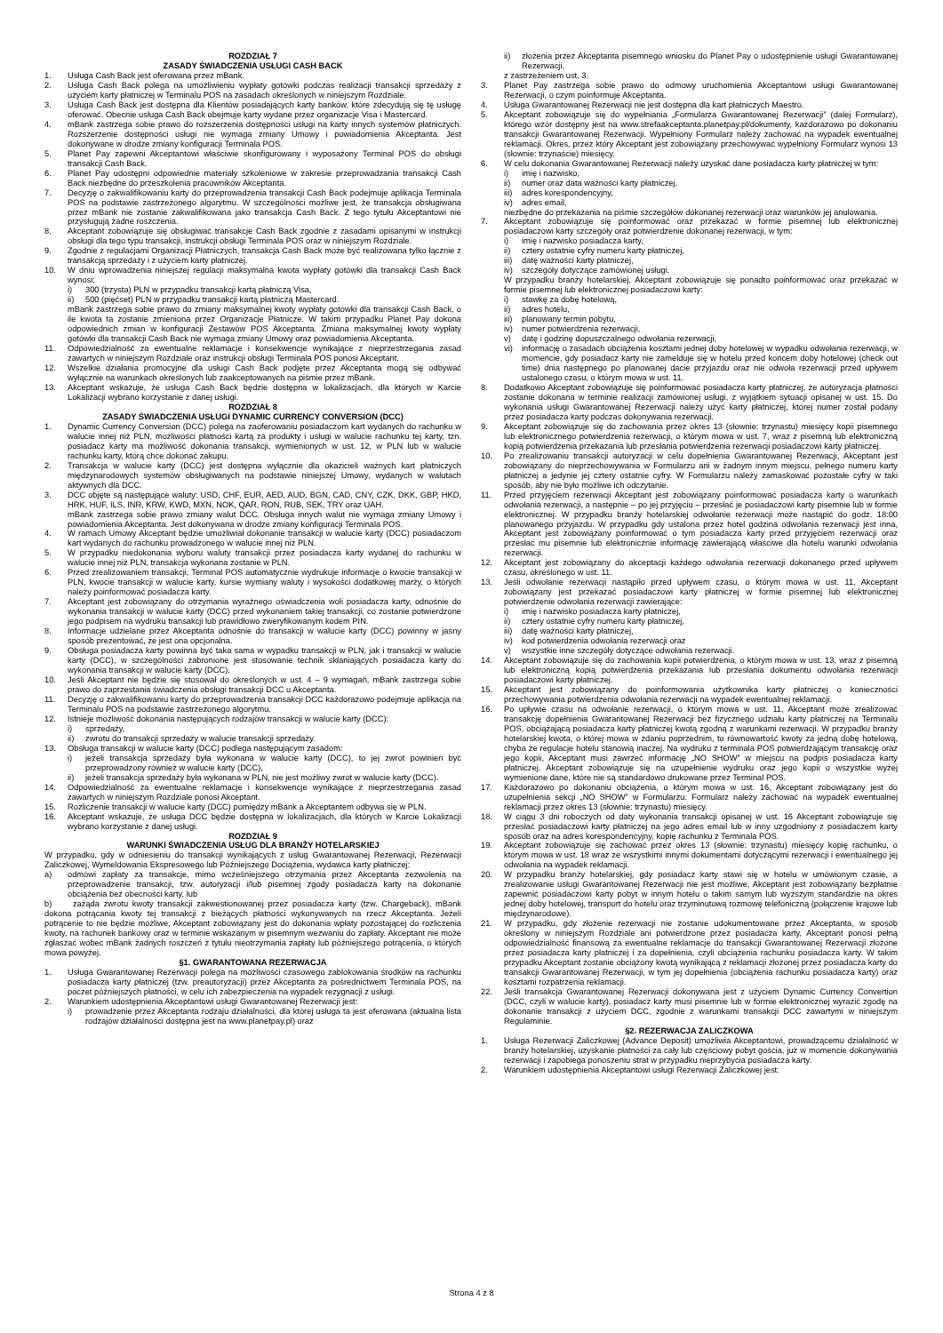ROZDZIAŁ 7
ZASADY ŚWIADCZENIA USŁUGI CASH BACK
1. Usługa Cash Back jest oferowana przez mBank.
2. Usługa Cash Back polega na umożliwieniu wypłaty gotówki podczas realizacji transakcji sprzedaży z użyciem karty płatniczej w Terminalu POS na zasadach określonych w niniejszym Rozdziale.
3. Usługa Cash Back jest dostępna dla Klientów posiadających karty banków, które zdecydują się tę usługę oferować. Obecnie usługa Cash Back obejmuje karty wydane przez organizacje Visa i Mastercard.
4. mBank zastrzega sobie prawo do rozszerzenia dostępności usługi na karty innych systemów płatniczych. Rozszerzenie dostępności usługi nie wymaga zmiany Umowy i powiadomienia Akceptanta. Jest dokonywane w drodze zmiany konfiguracji Terminala POS.
5. Planet Pay zapewni Akceptantowi właściwie skonfigurowany i wyposażony Terminal POS do obsługi transakcji Cash Back.
6. Planet Pay udostępni odpowiednie materiały szkoleniowe w zakresie przeprowadzania transakcji Cash Back niezbędne do przeszkolenia pracowników Akceptanta.
7. Decyzję o zakwalifikowaniu karty do przeprowadzenia transakcji Cash Back podejmuje aplikacja Terminala POS na podstawie zastrzeżonego algorytmu. W szczególności możliwe jest, że transakcja obsługiwana przez mBank nie zostanie zakwalifikowana jako transakcja Cash Back. Z tego tytułu Akceptantowi nie przysługują żadne roszczenia.
8. Akceptant zobowiązuje się obsługiwać transakcje Cash Back zgodnie z zasadami opisanymi w instrukcji obsługi dla tego typu transakcji, instrukcji obsługi Terminala POS oraz w niniejszym Rozdziale.
9. Zgodnie z regulacjami Organizacji Płatniczych, transakcja Cash Back może być realizowana tylko łącznie z transakcją sprzedaży i z użyciem karty płatniczej.
10. W dniu wprowadzenia niniejszej regulacji maksymalna kwota wypłaty gotówki dla transakcji Cash Back wynosi:
i) 300 (trzysta) PLN w przypadku transakcji kartą płatniczą Visa,
ii) 500 (pięćset) PLN w przypadku transakcji kartą płatniczą Mastercard.
mBank zastrzega sobie prawo do zmiany maksymalnej kwoty wypłaty gotówki dla transakcji Cash Back, o ile kwota ta zostanie zmieniona przez Organizacje Płatnicze. W takim przypadku Planet Pay dokona odpowiednich zmian w konfiguracji Zestawów POS Akceptanta. Zmiana maksymalnej kwoty wypłaty gotówki dla transakcji Cash Back nie wymaga zmiany Umowy oraz powiadomienia Akceptanta.
11. Odpowiedzialność za ewentualne reklamacje i konsekwencje wynikające z nieprzestrzegania zasad zawartych w niniejszym Rozdziale oraz instrukcji obsługi Terminala POS ponosi Akceptant.
12. Wszelkie działania promocyjne dla usługi Cash Back podjęte przez Akceptanta mogą się odbywać wyłącznie na warunkach określonych lub zaakceptowanych na piśmie przez mBank.
13. Akceptant wskazuje, że usługa Cash Back będzie dostępna w lokalizacjach, dla których w Karcie Lokalizacji wybrano korzystanie z danej usługi.
ROZDZIAŁ 8
ZASADY ŚWIADCZENIA USŁUGI DYNAMIC CURRENCY CONVERSION (DCC)
1. Dynamic Currency Conversion (DCC) polega na zaoferowaniu posiadaczom kart wydanych do rachunku w walucie innej niż PLN, możliwości płatności kartą za produkty i usługi w walucie rachunku tej karty, tzn. posiadacz karty ma możliwość dokonania transakcji, wymienionych w ust. 12, w PLN lub w walucie rachunku karty, którą chce dokonać zakupu.
2. Transakcja w walucie karty (DCC) jest dostępna wyłącznie dla okazicieli ważnych kart płatniczych międzynarodowych systemów obsługiwanych na podstawie niniejszej Umowy, wydanych w walutach aktywnych dla DCC.
3. DCC objęte są następujące waluty: USD, CHF, EUR, AED, AUD, BGN, CAD, CNY, CZK, DKK, GBP, HKD, HRK, HUF, ILS, INR, KRW, KWD, MXN, NOK, QAR, RON, RUB, SEK, TRY oraz UAH.
mBank zastrzega sobie prawo zmiany walut DCC. Obsługa innych walut nie wymaga zmiany Umowy i powiadomienia Akceptanta. Jest dokonywana w drodze zmiany konfiguracji Terminala POS.
4. W ramach Umowy Akceptant będzie umożliwiał dokonanie transakcji w walucie karty (DCC) posiadaczom kart wydanych do rachunku prowadzonego w walucie innej niż PLN.
5. W przypadku niedokonania wyboru waluty transakcji przez posiadacza karty wydanej do rachunku w walucie innej niż PLN, transakcja wykonana zostanie w PLN.
6. Przed zrealizowaniem transakcji, Terminal POS automatycznie wydrukuje informacje o kwocie transakcji w PLN, kwocie transakcji w walucie karty, kursie wymiany waluty i wysokości dodatkowej marży, o których należy poinformować posiadacza karty.
7. Akceptant jest zobowiązany do otrzymania wyraźnego oświadczenia woli posiadacza karty, odnośnie do wykonania transakcji w walucie karty (DCC) przed wykonaniem takiej transakcji, co zostanie potwierdzone jego podpisem na wydruku transakcji lub prawidłowo zweryfikowanym kodem PIN.
8. Informacje udzielane przez Akceptanta odnośnie do transakcji w walucie karty (DCC) powinny w jasny sposób prezentować, że jest ona opcjonalna.
9. Obsługa posiadacza karty powinna być taka sama w wypadku transakcji w PLN, jak i transakcji w walucie karty (DCC), w szczególności zabronione jest stosowanie technik skłaniających posiadacza karty do wykonania transakcji w walucie karty (DCC).
10. Jeśli Akceptant nie będzie się stosował do określonych w ust. 4 – 9 wymagań, mBank zastrzega sobie prawo do zaprzestania świadczenia obsługi transakcji DCC u Akceptanta.
11. Decyzję o zakwalifikowaniu karty do przeprowadzenia transakcji DCC każdorazowo podejmuje aplikacja na Terminalu POS na podstawie zastrzeżonego algorytmu.
12. Istnieje możliwość dokonania następujących rodzajów transakcji w walucie karty (DCC):
i) sprzedaży,
ii) zwrotu do transakcji sprzedaży w walucie transakcji sprzedaży.
13. Obsługa transakcji w walucie karty (DCC) podlega następującym zasadom:
i) jeżeli transakcja sprzedaży była wykonana w walucie karty (DCC), to jej zwrot powinien być przeprowadzony również w walucie karty (DCC),
ii) jeżeli transakcja sprzedaży była wykonana w PLN, nie jest możliwy zwrot w walucie karty (DCC).
14. Odpowiedzialność za ewentualne reklamacje i konsekwencje wynikające z nieprzestrzegania zasad zawartych w niniejszym Rozdziale ponosi Akceptant.
15. Rozliczenie transakcji w walucie karty (DCC) pomiędzy mBank a Akceptantem odbywa się w PLN.
16. Akceptant wskazuje, że usługa DCC będzie dostępna w lokalizacjach, dla których w Karcie Lokalizacji wybrano korzystanie z danej usługi.
ROZDZIAŁ 9
WARUNKI ŚWIADCZENIA USŁUG DLA BRANŻY HOTELARSKIEJ
W przypadku, gdy w odniesieniu do transakcji wynikających z usług Gwarantowanej Rezerwacji, Rezerwacji Zaliczkowej, Wymeldowania Ekspresowego lub Późniejszego Dociążenia, wydawca karty płatniczej:
a) odmówi zapłaty za transakcje, mimo wcześniejszego otrzymania przez Akceptanta zezwolenia na przeprowadzenie transakcji, tzw. autoryzacji i/lub pisemnej zgody posiadacza karty na dokonanie obciążenia bez obecności karty, lub
b) zażąda zwrotu kwoty transakcji zakwestionowanej przez posiadacza karty (tzw. Chargeback), mBank dokona potrącania kwoty tej transakcji z bieżących płatności wykonywanych na rzecz Akceptanta. Jeżeli potrącenie to nie będzie możliwe, Akceptant zobowiązany jest do dokonania wpłaty pozostającej do rozliczenia kwoty, na rachunek bankowy oraz w terminie wskazanym w pisemnym wezwaniu do zapłaty. Akceptant nie może zgłaszać wobec mBank żadnych roszczeń z tytułu nieotrzymania zapłaty lub późniejszego potrącenia, o których mowa powyżej.
§1. GWARANTOWANA REZERWACJA
1. Usługa Gwarantowanej Rezerwacji polega na możliwości czasowego zablokowania środków na rachunku posiadacza karty płatniczej (tzw. preautoryzacji) przez Akceptanta za pośrednictwem Terminala POS, na poczet późniejszych płatności, w celu ich zabezpieczenia na wypadek rezygnacji z usługi.
2. Warunkiem udostępnienia Akceptantowi usługi Gwarantowanej Rezerwacji jest:
i) prowadzenie przez Akceptanta rodzaju działalności, dla której usługa ta jest oferowana (aktualna lista rodzajów działalności dostępna jest na www.planetpay.pl) oraz
ii) złożenia przez Akceptanta pisemnego wniosku do Planet Pay o udostępnienie usługi Gwarantowanej Rezerwacji,
z zastrzeżeniem ust. 3.
3. Planet Pay zastrzega sobie prawo do odmowy uruchomienia Akceptantowi usługi Gwarantowanej Rezerwacji, o czym poinformuje Akceptanta.
4. Usługa Gwarantowanej Rezerwacji nie jest dostępna dla kart płatniczych Maestro.
5. Akceptant zobowiązuje się do wypełniania „Formularza Gwarantowanej Rezerwacji” (dalej Formularz), którego wzór dostępny jest na www.strefaakceptanta.planetpay.pl/dokumenty, każdorazowo po dokonaniu transakcji Gwarantowanej Rezerwacji. Wypełniony Formularz należy zachować na wypadek ewentualnej reklamacji. Okres, przez który Akceptant jest zobowiązany przechowywać wypełniony Formularz wynosi 13 (słownie: trzynaście) miesięcy.
6. W celu dokonania Gwarantowanej Rezerwacji należy uzyskać dane posiadacza karty płatniczej w tym:
i) imię i nazwisko,
ii) numer oraz data ważności karty płatniczej,
iii)
adres korespondencyjny,
iv) adres email,
niezbędne do przekazania na piśmie szczegółów dokonanej rezerwacji oraz warunków jej anulowania.
7. Akceptant zobowiązuje się poinformować oraz przekazać w formie pisemnej lub elektronicznej posiadaczowi karty szczegóły oraz potwierdzenie dokonanej rezerwacji, w tym:
i) imię i nazwisko posiadacza karty,
ii) cztery ostatnie cyfry numeru karty płatniczej,
iii)
datę ważności karty płatniczej,
iv) szczegóły dotyczące zamówionej usługi.
W przypadku branży hotelarskiej, Akceptant zobowiązuje się ponadto poinformować oraz przekazać w formie pisemnej lub elektronicznej posiadaczowi karty:
i) stawkę za dobę hotelową,
ii) adres hotelu,
iii)
planowany termin pobytu,
iv) numer potwierdzenia rezerwacji,
v) datę i godzinę dopuszczalnego odwołania rezerwacji,
vi) informację o zasadach obciążenia kosztami jednej doby hotelowej w wypadku odwołania rezerwacji, w momencie, gdy posiadacz karty nie zamelduje się w hotelu przed końcem doby hotelowej (check out time) dnia następnego po planowanej dacie przyjazdu oraz nie odwoła rezerwacji przed upływem ustalonego czasu, o którym mowa w ust. 11.
8. Dodatkowo Akceptant zobowiązuje się poinformować posiadacza karty płatniczej, że autoryzacja płatności zostanie dokonana w terminie realizacji zamówionej usługi, z wyjątkiem sytuacji opisanej w ust. 15. Do wykonania usługi Gwarantowanej Rezerwacji należy użyć karty płatniczej, której numer został podany przez posiadacza karty podczas dokonywania rezerwacji.
9. Akceptant zobowiązuje się do zachowania przez okres 13 (słownie: trzynastu) miesięcy kopii pisemnego lub elektronicznego potwierdzenia rezerwacji, o którym mowa w ust. 7, wraz z pisemną lub elektroniczną kopią potwierdzenia przekazania lub przesłania potwierdzenia rezerwacji posiadaczowi karty płatniczej.
10. Po zrealizowaniu transakcji autoryzacji w celu dopełnienia Gwarantowanej Rezerwacji, Akceptant jest zobowiązany do nieprzechowywania w Formularzu ani w żadnym innym miejscu, pełnego numeru karty płatniczej a jedynie jej cztery ostatnie cyfry. W Formularzu należy zamaskować pozostałe cyfry w taki sposób, aby nie było możliwe ich odczytanie.
11. Przed przyjęciem rezerwacji Akceptant jest zobowiązany poinformować posiadacza karty o warunkach odwołania rezerwacji, a następnie – po jej przyjęciu – przesłać je posiadaczowi karty pisemnie lub w formie elektronicznej. W przypadku branży hotelarskiej odwołanie rezerwacji może nastąpić do godz. 18:00 planowanego przyjazdu. W przypadku gdy ustalona przez hotel godzina odwołania rezerwacji jest inna, Akceptant jest zobowiązany poinformować o tym posiadacza karty przed przyjęciem rezerwacji oraz przesłać mu pisemnie lub elektronicznie informację zawierającą właściwe dla hotelu warunki odwołania rezerwacji.
12. Akceptant jest zobowiązany do akceptacji każdego odwołania rezerwacji dokonanego przed upływem czasu, określonego w ust. 11.
13. Jeśli odwołanie rezerwacji nastąpiło przed upływem czasu, o którym mowa w ust. 11, Akceptant zobowiązany jest przekazać posiadaczowi karty płatniczej w formie pisemnej lub elektronicznej potwierdzenie odwołania rezerwacji zawierające:
i) imię i nazwisko posiadacza karty płatniczej,
ii) cztery ostatnie cyfry numeru karty płatniczej,
iii)
datę ważności karty płatniczej,
iv) kod potwierdzenia odwołania rezerwacji oraz
v) wszystkie inne szczegóły dotyczące odwołania rezerwacji.
14. Akceptant zobowiązuje się do zachowania kopii potwierdzenia, o którym mowa w ust. 13, wraz z pisemną lub elektroniczną kopią potwierdzenia przekazania lub przesłania dokumentu odwołania rezerwacji posiadaczowi karty płatniczej.
15. Akceptant jest zobowiązany do poinformowania użytkownika karty płatniczej o konieczności przechowywania potwierdzenia odwołania rezerwacji na wypadek ewentualnej reklamacji.
16. Po upływie czasu na odwołanie rezerwacji, o którym mowa w ust. 11, Akceptant może zrealizować transakcję dopełnienia Gwarantowanej Rezerwacji bez fizycznego udziału karty płatniczej na Terminalu POS, obciążającą posiadacza karty płatniczej kwotą zgodną z warunkami rezerwacji. W przypadku branży hotelarskiej kwota, o której mowa w zdaniu poprzednim, to równowartość kwoty za jedną dobę hotelową, chyba że regulacje hotelu stanowią inaczej. Na wydruku z terminala POS potwierdzającym transakcję oraz jego kopii, Akceptant musi zawrzeć informację „NO SHOW” w miejscu na podpis posiadacza karty płatniczej. Akceptant zobowiązuje się na uzupełnienie wydruku oraz jego kopii o wszystkie wyżej wymienione dane, które nie są standardowo drukowane przez Terminal POS.
17. Każdorazowo po dokonaniu obciążenia, o którym mowa w ust. 16, Akceptant zobowiązany jest do uzupełnienia sekcji „NO SHOW” w Formularzu. Formularz należy zachować na wypadek ewentualnej reklamacji przez okres 13 (słownie: trzynastu) miesięcy.
18. W ciągu 3 dni roboczych od daty wykonania transakcji opisanej w ust. 16 Akceptant zobowiązuje się przesłać posiadaczowi karty płatniczej na jego adres email lub w inny uzgodniony z posiadaczem karty sposób oraz na adres korespondencyjny, kopię rachunku z Terminala POS.
19. Akceptant zobowiązuje się zachować przez okres 13 (słownie: trzynastu) miesięcy kopię rachunku, o którym mowa w ust. 18 wraz ze wszystkimi innymi dokumentami dotyczącymi rezerwacji i ewentualnego jej odwołania na wypadek reklamacji.
20. W przypadku branży hotelarskiej, gdy posiadacz karty stawi się w hotelu w umówionym czasie, a zrealizowanie usługi Gwarantowanej Rezerwacji nie jest możliwe, Akceptant jest zobowiązany bezpłatnie zapewnić posiadaczowi karty pobyt w innym hotelu o takim samym lub wyższym standardzie na okres jednej doby hotelowej, transport do hotelu oraz trzyminutową rozmowę telefoniczną (połączenie krajowe lub międzynarodowe).
21. W przypadku, gdy złożenie rezerwacji nie zostanie udokumentowane przez Akceptanta, w sposób określony w niniejszym Rozdziale ani potwierdzone przez posiadacza karty, Akceptant ponosi pełną odpowiedzialność finansową za ewentualne reklamacje do transakcji Gwarantowanej Rezerwacji złożone przez posiadacza karty płatniczej i za dopełnienia, czyli obciążenia rachunku posiadacza karty. W takim przypadku Akceptant zostanie obciążony kwotą wynikającą z reklamacji złożonej przez posiadacza karty do transakcji Gwarantowanej Rezerwacji, w tym jej dopełnienia (obciążenia rachunku posiadacza karty) oraz kosztami rozpatrzenia reklamacji.
22. Jeśli transakcja Gwarantowanej Rezerwacji dokonywana jest z użyciem Dynamic Currency Convertion (DCC, czyli w walucie karty), posiadacz karty musi pisemnie lub w formie elektronicznej wyrazić zgodę na dokonanie transakcji z użyciem DCC, zgodnie z warunkami transakcji DCC zawartymi w niniejszym Regulaminie.
§2. REZERWACJA ZALICZKOWA
1. Usługa Rezerwacji Zaliczkowej (Advance Deposit) umożliwia Akceptantowi, prowadzącemu działalność w branży hotelarskiej, uzyskanie płatności za cały lub częściowy pobyt gościa, już w momencie dokonywania rezerwacji i zapobiega ponoszeniu strat w przypadku nieprzybycia posiadacza karty.
2. Warunkiem udostępnienia Akceptantowi usługi Rezerwacji Zaliczkowej jest:
Strona 4 z 8